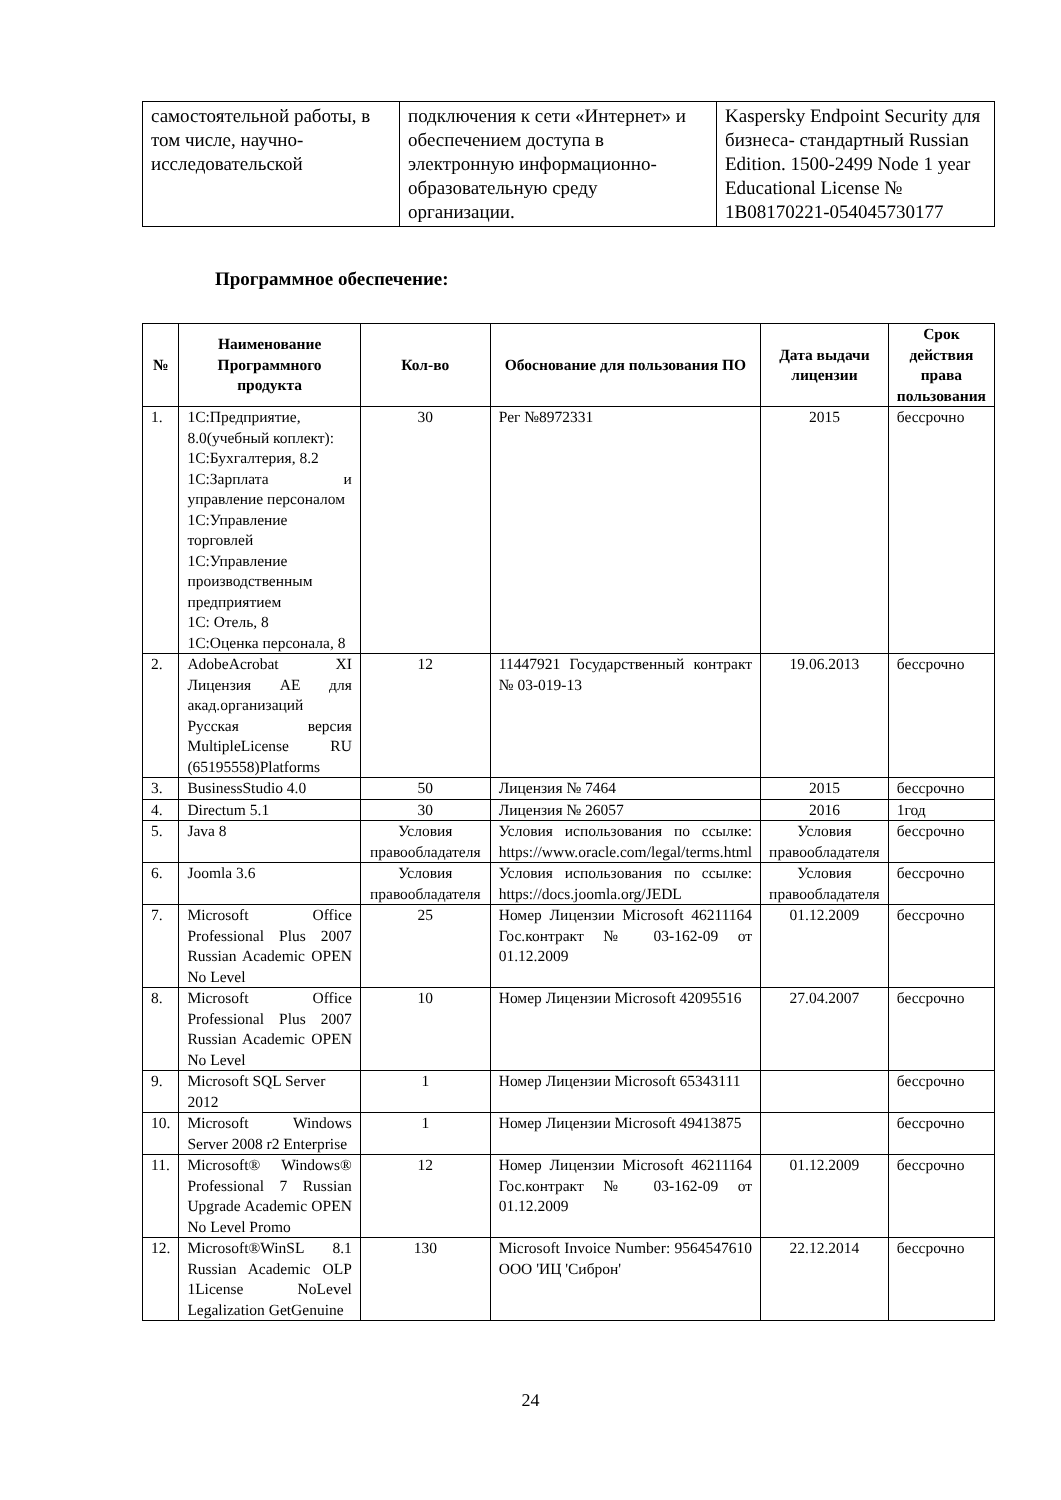| самостоятельной работы, в том числе, научно-исследовательской | подключения к сети «Интернет» и обеспечением доступа в электронную информационно-образовательную среду организации. | Kaspersky Endpoint Security для бизнеса- стандартный Russian Edition. 1500-2499 Node 1 year Educational License № 1B08170221-054045730177 |
Программное обеспечение:
| № | Наименование Программного продукта | Кол-во | Обоснование для пользования ПО | Дата выдачи лицензии | Срок действия права пользования |
| --- | --- | --- | --- | --- | --- |
| 1. | 1С:Предприятие, 8.0(учебный коплект): 1С:Бухгалтерия, 8.2 1С:Зарплата и управление персоналом 1С:Управление торговлей 1С:Управление производственным предприятием 1С: Отель, 8 1С:Оценка персонала, 8 | 30 | Рег №8972331 | 2015 | бессрочно |
| 2. | AdobeAcrobat XI Лицензия AE для акад.организаций Русская версия MultipleLicense RU (65195558)Platforms | 12 | 11447921 Государственный контракт № 03-019-13 | 19.06.2013 | бессрочно |
| 3. | BusinessStudio 4.0 | 50 | Лицензия № 7464 | 2015 | бессрочно |
| 4. | Directum 5.1 | 30 | Лицензия № 26057 | 2016 | 1год |
| 5. | Java 8 | Условия правообладателя | Условия использования по ссылке: https://www.oracle.com/legal/terms.html | Условия правообладателя | бессрочно |
| 6. | Joomla 3.6 | Условия правообладателя | Условия использования по ссылке: https://docs.joomla.org/JEDL | Условия правообладателя | бессрочно |
| 7. | Microsoft Office Professional Plus 2007 Russian Academic OPEN No Level | 25 | Номер Лицензии Microsoft 46211164 Гос.контракт № 03-162-09 от 01.12.2009 | 01.12.2009 | бессрочно |
| 8. | Microsoft Office Professional Plus 2007 Russian Academic OPEN No Level | 10 | Номер Лицензии Microsoft 42095516 | 27.04.2007 | бессрочно |
| 9. | Microsoft SQL Server 2012 | 1 | Номер Лицензии Microsoft 65343111 | | бессрочно |
| 10. | Microsoft Windows Server 2008 r2 Enterprise | 1 | Номер Лицензии Microsoft 49413875 | | бессрочно |
| 11. | Microsoft® Windows® Professional 7 Russian Upgrade Academic OPEN No Level Promo | 12 | Номер Лицензии Microsoft 46211164 Гос.контракт № 03-162-09 от 01.12.2009 | 01.12.2009 | бессрочно |
| 12. | Microsoft®WinSL 8.1 Russian Academic OLP 1License NoLevel Legalization GetGenuine | 130 | Microsoft Invoice Number: 9564547610 ООО 'ИЦ 'Сиброн' | 22.12.2014 | бессрочно |
24